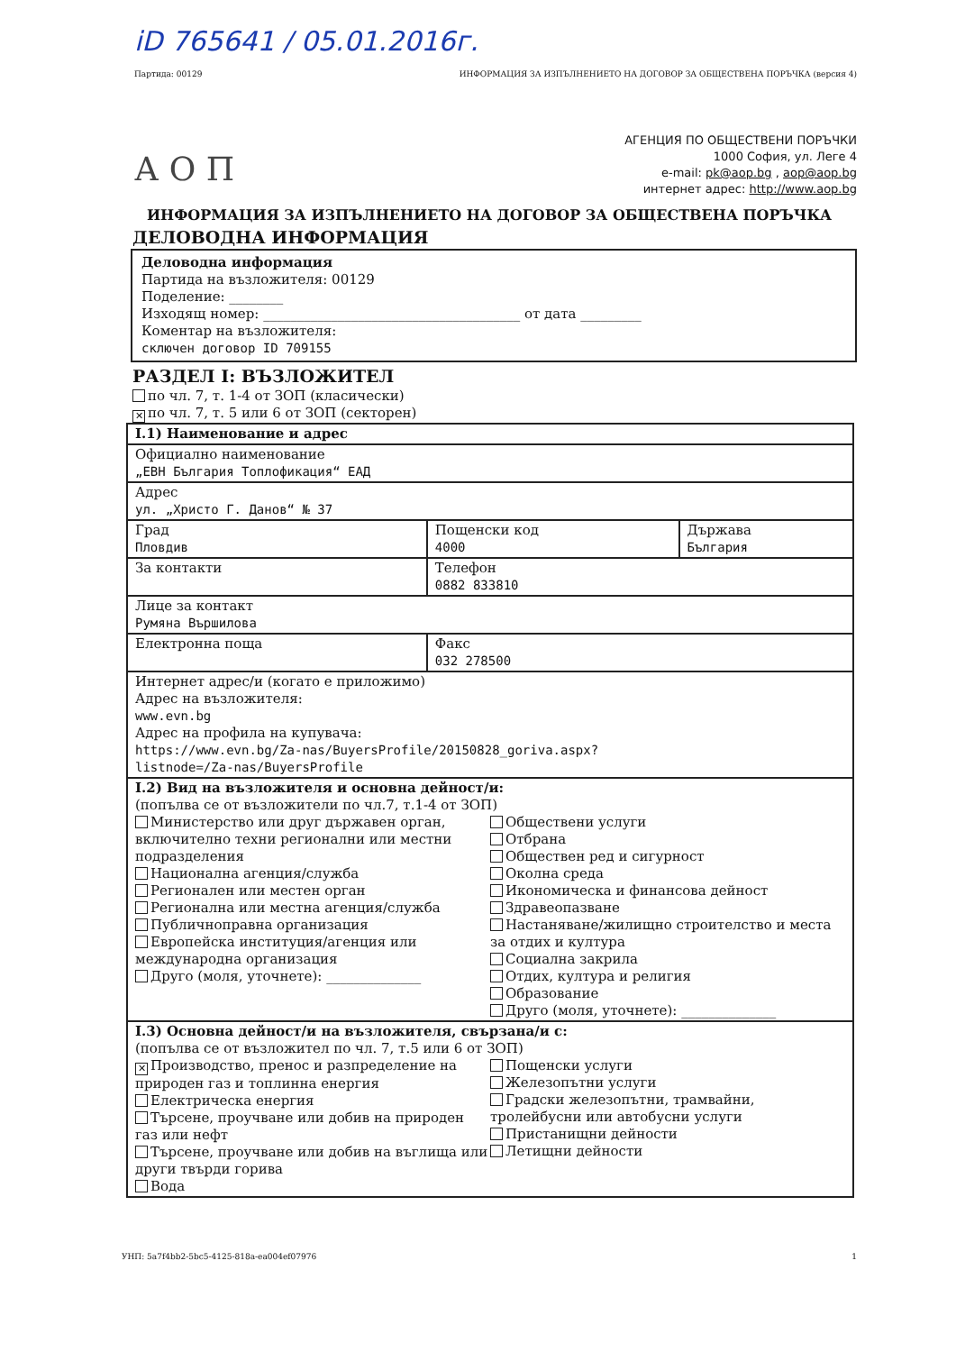iD 765641 / 05.01.2016г.
Партида: 00129 ИНФОРМАЦИЯ ЗА ИЗПЪЛНЕНИЕТО НА ДОГОВОР ЗА ОБЩЕСТВЕНА ПОРЪЧКА (версия 4)
А О П
АГЕНЦИЯ ПО ОБЩЕСТВЕНИ ПОРЪЧКИ
1000 София, ул. Леге 4
e-mail: pk@aop.bg , aop@aop.bg
интернет адрес: http://www.aop.bg
ИНФОРМАЦИЯ ЗА ИЗПЪЛНЕНИЕТО НА ДОГОВОР ЗА ОБЩЕСТВЕНА ПОРЪЧКА
ДЕЛОВОДНА ИНФОРМАЦИЯ
Деловодна информация
Партида на възложителя: 00129
Поделение: ________
Изходящ номер: ______________________________________ от дата _________
Коментар на възложителя:
сключен договор ID 709155
РАЗДЕЛ I: ВЪЗЛОЖИТЕЛ
по чл. 7, т. 1-4 от ЗОП (класически)
✕ по чл. 7, т. 5 или 6 от ЗОП (секторен)
| I.1) Наименование и адрес | | |
| Официално наименование „ЕВН България Топлофикация“ ЕАД | | |
| Адрес ул. „Христо Г. Данов“ № 37 | | |
| Град Пловдив | Пощенски код 4000 | Държава България |
| За контакти | Телефон 0882 833810 | |
| Лице за контакт Румяна Вършилова | | |
| Електронна поща | Факс 032 278500 | |
| Интернет адрес/и (когато е приложимо) Адрес на възложителя: www.evn.bg Адрес на профила на купувача: https://www.evn.bg/Za-nas/BuyersProfile/20150828_goriva.aspx? listnode=/Za-nas/BuyersProfile | | |
| I.2) Вид на възложителя и основна дейност/и: (попълва се от възложители по чл.7, т.1-4 от ЗОП) Министерство или друг държавен орган, включително техни регионални или местни подразделения Национална агенция/служба Регионален или местен орган Регионална или местна агенция/служба Публичноправна организация Европейска институция/агенция или международна организация Друго (моля, уточнете): ______________ Обществени услуги Отбрана Обществен ред и сигурност Околна среда Икономическа и финансова дейност Здравеопазване Настаняване/жилищно строителство и места за отдих и култура Социална закрила Отдих, култура и религия Образование Друго (моля, уточнете): ______________ | | |
| I.3) Основна дейност/и на възложителя, свързана/и с: (попълва се от възложител по чл. 7, т.5 или 6 от ЗОП) ✕ Производство, пренос и разпределение на природен газ и топлинна енергия Електрическа енергия Търсене, проучване или добив на природен газ или нефт Търсене, проучване или добив на въглища или други твърди горива Вода Пощенски услуги Железопътни услуги Градски железопътни, трамвайни, тролейбусни или автобусни услуги Пристанищни дейности Летищни дейности | | |
УНП: 5a7f4bb2-5bc5-4125-818a-ea004ef07976 1